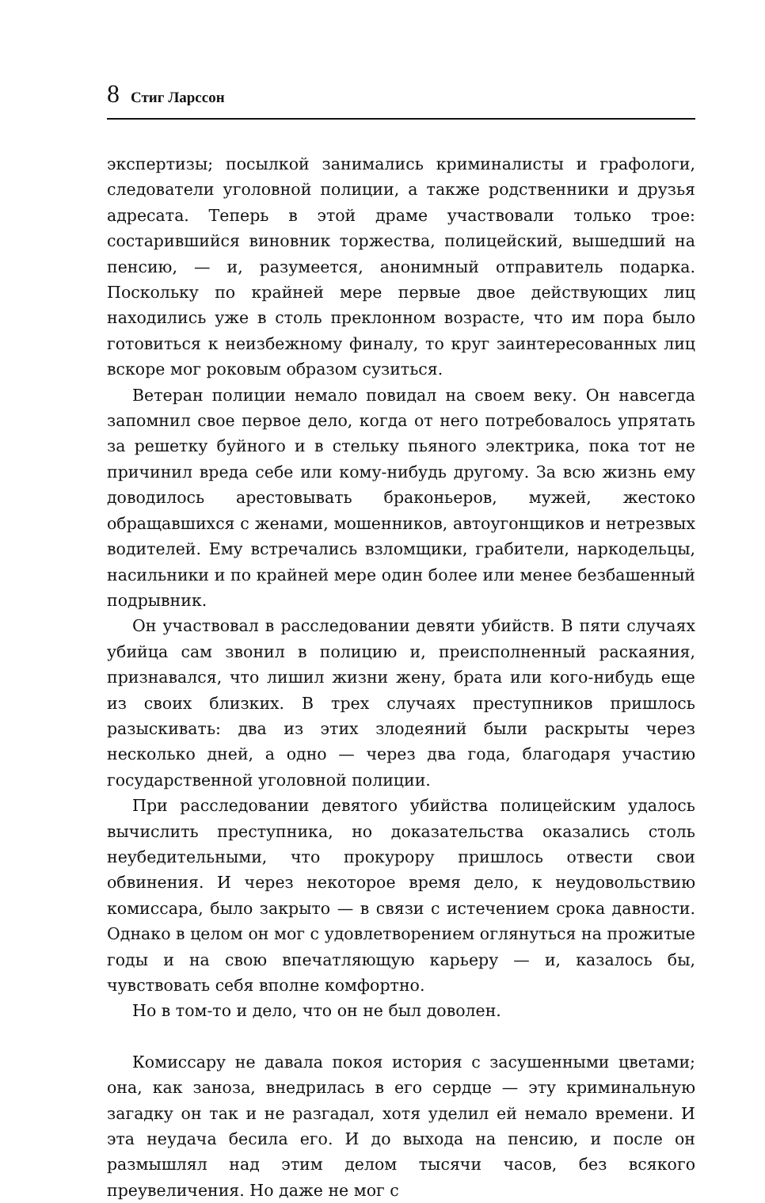8 Стиг Ларссон
экспертизы; посылкой занимались криминалисты и графологи, следователи уголовной полиции, а также родственники и друзья адресата. Теперь в этой драме участвовали только трое: состарившийся виновник торжества, полицейский, вышедший на пенсию, — и, разумеется, анонимный отправитель подарка. Поскольку по крайней мере первые двое действующих лиц находились уже в столь преклонном возрасте, что им пора было готовиться к неизбежному финалу, то круг заинтересованных лиц вскоре мог роковым образом сузиться.
Ветеран полиции немало повидал на своем веку. Он навсегда запомнил свое первое дело, когда от него потребовалось упрятать за решетку буйного и в стельку пьяного электрика, пока тот не причинил вреда себе или кому-нибудь другому. За всю жизнь ему доводилось арестовывать браконьеров, мужей, жестоко обращавшихся с женами, мошенников, автоугонщиков и нетрезвых водителей. Ему встречались взломщики, грабители, наркодельцы, насильники и по крайней мере один более или менее безбашенный подрывник.
Он участвовал в расследовании девяти убийств. В пяти случаях убийца сам звонил в полицию и, преисполненный раскаяния, признавался, что лишил жизни жену, брата или кого-нибудь еще из своих близких. В трех случаях преступников пришлось разыскивать: два из этих злодеяний были раскрыты через несколько дней, а одно — через два года, благодаря участию государственной уголовной полиции.
При расследовании девятого убийства полицейским удалось вычислить преступника, но доказательства оказались столь неубедительными, что прокурору пришлось отвести свои обвинения. И через некоторое время дело, к неудовольствию комиссара, было закрыто — в связи с истечением срока давности. Однако в целом он мог с удовлетворением оглянуться на прожитые годы и на свою впечатляющую карьеру — и, казалось бы, чувствовать себя вполне комфортно.
Но в том-то и дело, что он не был доволен.
Комиссару не давала покоя история с засушенными цветами; она, как заноза, внедрилась в его сердце — эту криминальную загадку он так и не разгадал, хотя уделил ей немало времени. И эта неудача бесила его. И до выхода на пенсию, и после он размышлял над этим делом тысячи часов, без всякого преувеличения. Но даже не мог с